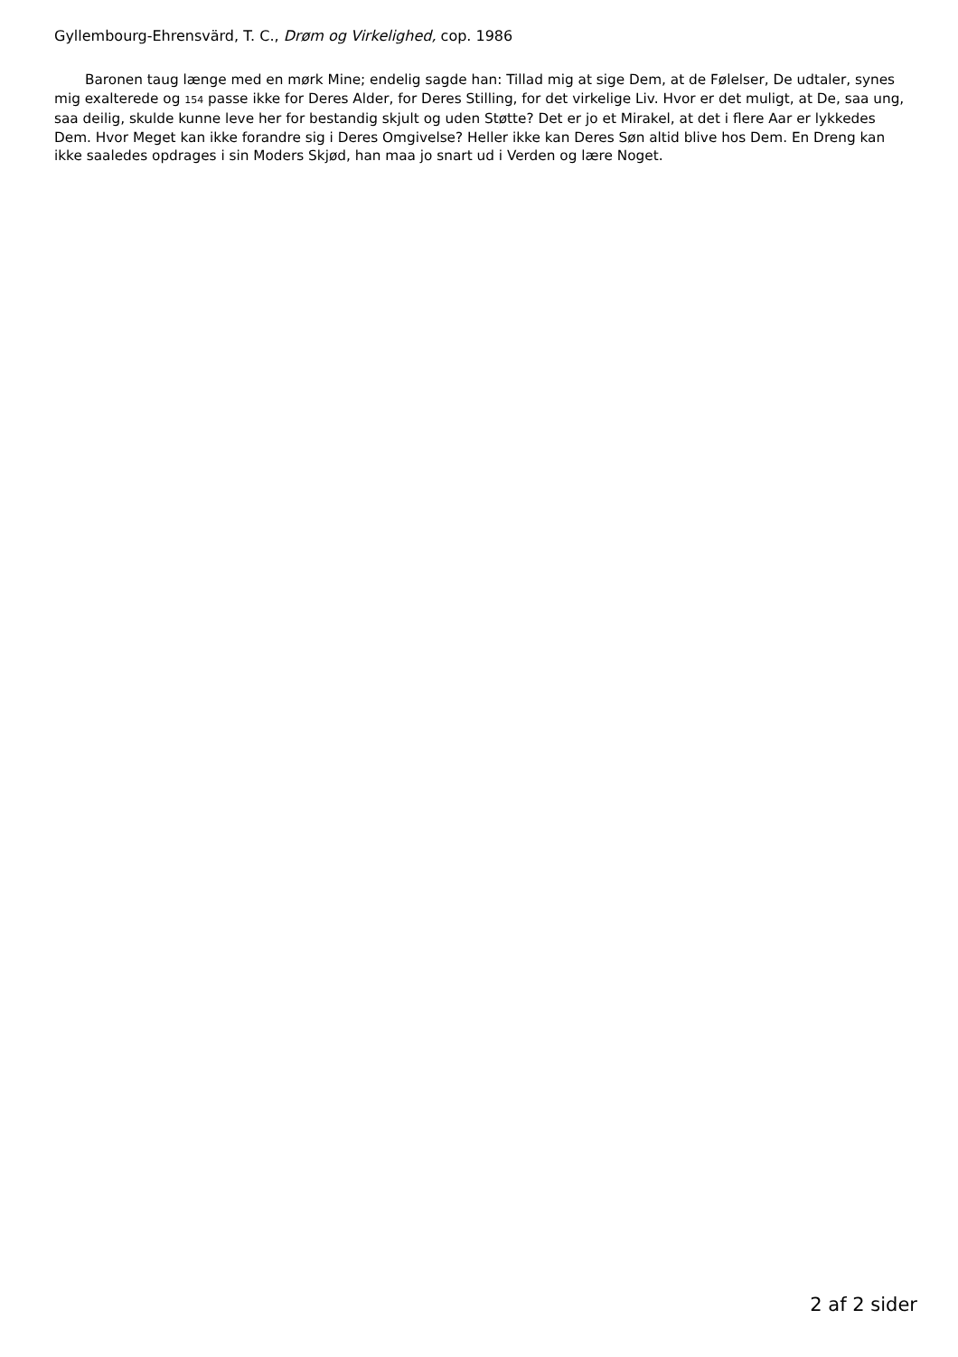Gyllembourg-Ehrensvärd, T. C., Drøm og Virkelighed, cop. 1986
Baronen taug længe med en mørk Mine; endelig sagde han: Tillad mig at sige Dem, at de Følelser, De udtaler, synes mig exalterede og 154 passe ikke for Deres Alder, for Deres Stilling, for det virkelige Liv. Hvor er det muligt, at De, saa ung, saa deilig, skulde kunne leve her for bestandig skjult og uden Støtte? Det er jo et Mirakel, at det i flere Aar er lykkedes Dem. Hvor Meget kan ikke forandre sig i Deres Omgivelse? Heller ikke kan Deres Søn altid blive hos Dem. En Dreng kan ikke saaledes opdrages i sin Moders Skjød, han maa jo snart ud i Verden og lære Noget.
2 af 2 sider